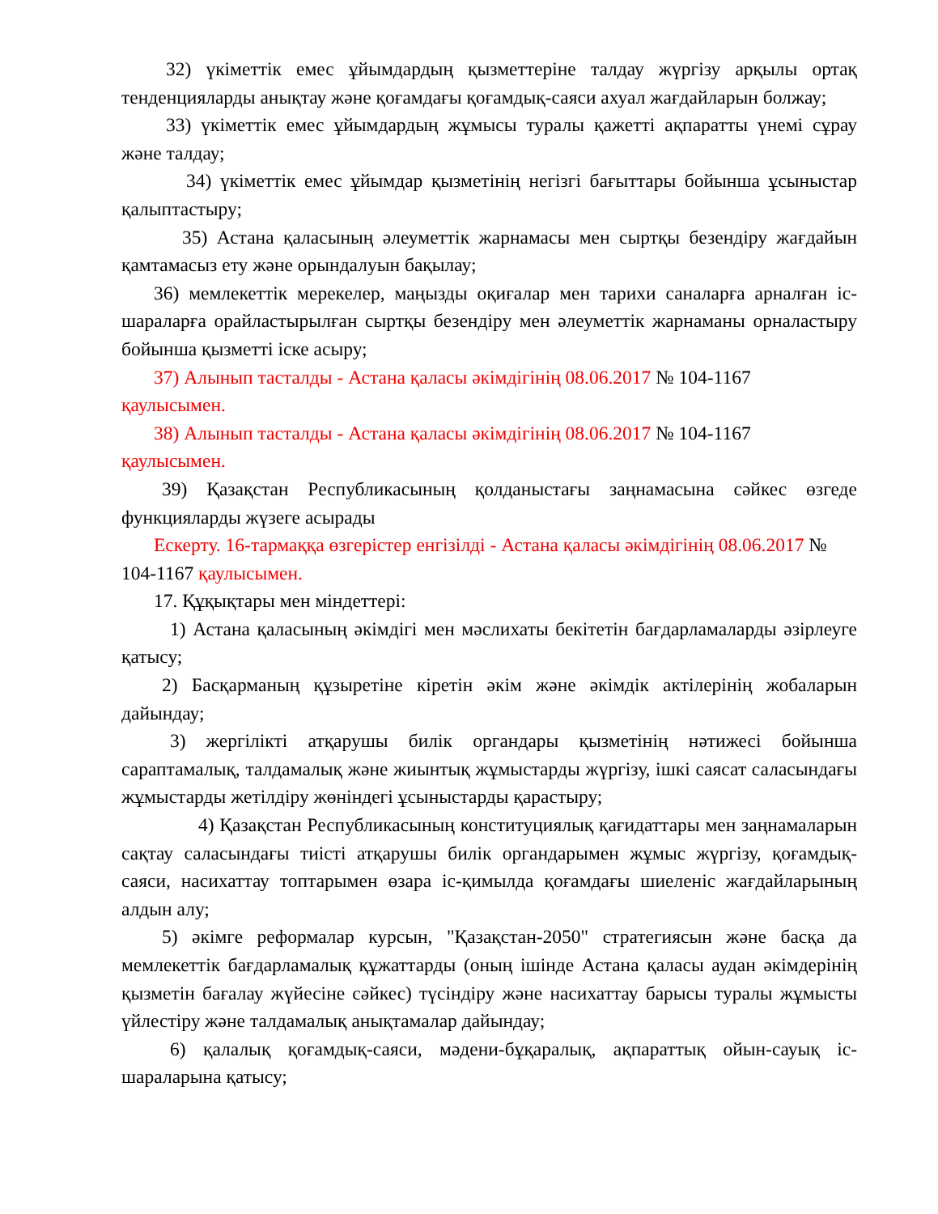32) үкіметтік емес ұйымдардың қызметтеріне талдау жүргізу арқылы ортақ тенденцияларды анықтау және қоғамдағы қоғамдық-саяси ахуал жағдайларын болжау;
33) үкіметтік емес ұйымдардың жұмысы туралы қажетті ақпаратты үнемі сұрау және талдау;
34) үкіметтік емес ұйымдар қызметінің негізгі бағыттары бойынша ұсыныстар қалыптастыру;
35) Астана қаласының әлеуметтік жарнамасы мен сыртқы безендіру жағдайын қамтамасыз ету және орындалуын бақылау;
36) мемлекеттік мерекелер, маңызды оқиғалар мен тарихи саналарға арналған іс-шараларға орайластырылған сыртқы безендіру мен әлеуметтік жарнаманы орналастыру бойынша қызметті іске асыру;
37) Алынып тасталды - Астана қаласы әкімдігінің 08.06.2017 № 104-1167 қаулысымен.
38) Алынып тасталды - Астана қаласы әкімдігінің 08.06.2017 № 104-1167 қаулысымен.
39) Қазақстан Республикасының қолданыстағы заңнамасына сәйкес өзгеде функцияларды жүзеге асырады
Ескерту. 16-тармаққа өзгерістер енгізілді - Астана қаласы әкімдігінің 08.06.2017 № 104-1167 қаулысымен.
17. Құқықтары мен міндеттері:
1) Астана қаласының әкімдігі мен мәслихаты бекітетін бағдарламаларды әзірлеуге қатысу;
2) Басқарманың құзыретіне кіретін әкім және әкімдік актілерінің жобаларын дайындау;
3) жергілікті атқарушы билік органдары қызметінің нәтижесі бойынша сараптамалық, талдамалық және жиынтық жұмыстарды жүргізу, ішкі саясат саласындағы жұмыстарды жетілдіру жөніндегі ұсыныстарды қарастыру;
4) Қазақстан Республикасының конституциялық қағидаттары мен заңнамаларын сақтау саласындағы тиісті атқарушы билік органдарымен жұмыс жүргізу, қоғамдық-саяси, насихаттау топтарымен өзара іс-қимылда қоғамдағы шиеленіс жағдайларының алдын алу;
5) әкімге реформалар курсын, "Қазақстан-2050" стратегиясын және басқа да мемлекеттік бағдарламалық құжаттарды (оның ішінде Астана қаласы аудан әкімдерінің қызметін бағалау жүйесіне сәйкес) түсіндіру және насихаттау барысы туралы жұмысты үйлестіру және талдамалық анықтамалар дайындау;
6) қалалық қоғамдық-саяси, мәдени-бұқаралық, ақпараттық ойын-сауық іс-шараларына қатысу;